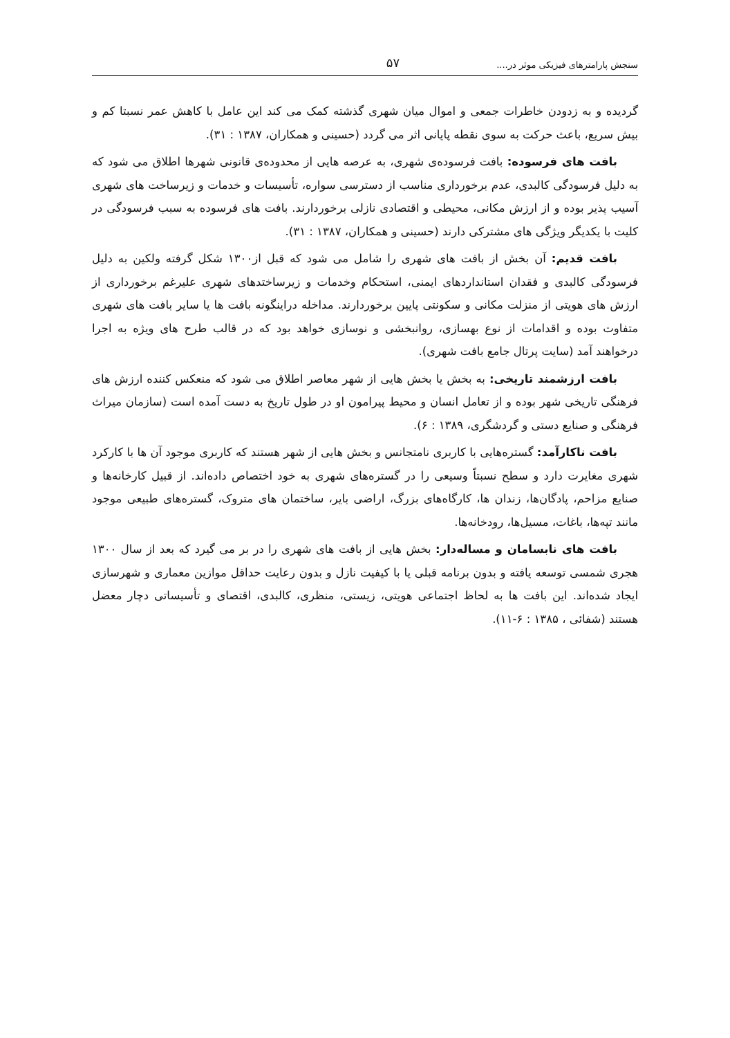سنجش پارامترهای فیزیکی موثر در.... ۵۷
گردیده و به زدودن خاطرات جمعی و اموال میان شهری گذشته کمک می کند این عامل با کاهش عمر نسبتا کم و بیش سریع، باعث حرکت به سوی نقطه پایانی اثر می گردد (حسینی و همکاران، ۱۳۸۷ : ۳۱).
بافت های فرسوده: بافت فرسوده‌ی شهری، به عرصه هایی از محدوده‌ی قانونی شهرها اطلاق می شود که به دلیل فرسودگی کالبدی، عدم برخورداری مناسب از دسترسی سواره، تأسیسات و خدمات و زیرساخت های شهری آسیب پذیر بوده و از ارزش مکانی، محیطی و اقتصادی نازلی برخوردارند. بافت های فرسوده به سبب فرسودگی در کلیت با یکدیگر ویژگی های مشترکی دارند (حسینی و همکاران، ۱۳۸۷ : ۳۱).
بافت قدیم: آن بخش از بافت های شهری را شامل می شود که قبل از۱۳۰۰ شکل گرفته ولکین به دلیل فرسودگی کالبدی و فقدان استانداردهای ایمنی، استحکام وخدمات و زیرساختدهای شهری علیرغم برخورداری از ارزش های هویتی از منزلت مکانی و سکونتی پایین برخوردارند. مداخله دراینگونه بافت ها یا سایر بافت های شهری متفاوت بوده و اقدامات از نوع بهسازی، روانبخشی و نوسازی خواهد بود که در قالب طرح های ویژه به اجرا درخواهند آمد (سایت پرتال جامع بافت شهری).
بافت ارزشمند تاریخی: به بخش یا بخش هایی از شهر معاصر اطلاق می شود که منعکس کننده ارزش های فرهنگی تاریخی شهر بوده و از تعامل انسان و محیط پیرامون او در طول تاریخ به دست آمده است (سازمان میراث فرهنگی و صنایع دستی و گردشگری، ۱۳۸۹ : ۶).
بافت ناکارآمد: گستره‌هایی با کاربری نامتجانس و بخش هایی از شهر هستند که کاربری موجود آن ها با کارکرد شهری مغایرت دارد و سطح نسبتاً وسیعی را در گستره‌های شهری به خود اختصاص داده‌اند. از قبیل کارخانه‌ها و صنایع مزاحم، پادگان‌ها، زندان ها، کارگاه‌های بزرگ، اراضی بایر، ساختمان های متروک، گستره‌های طبیعی موجود مانند تپه‌ها، باغات، مسیل‌ها، رودخانه‌ها.
بافت های نابسامان و مساله‌دار: بخش هایی از بافت های شهری را در بر می گیرد که بعد از سال ۱۳۰۰ هجری شمسی توسعه یافته و بدون برنامه قبلی یا با کیفیت نازل و بدون رعایت حداقل موازین معماری و شهرسازی ایجاد شده‌اند. این بافت ها به لحاظ اجتماعی هویتی، زیستی، منظری، کالبدی، اقتصای و تأسیساتی دچار معضل هستند (شفائی ، ۱۳۸۵ : ۶-۱۱).